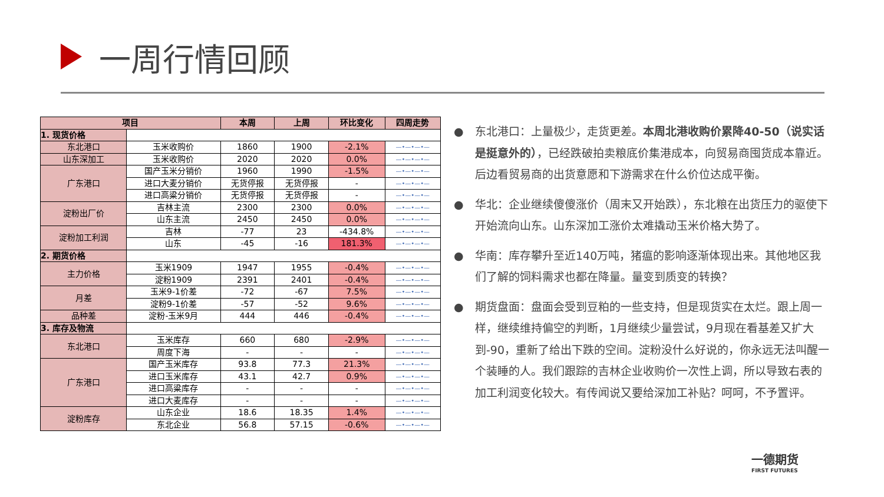一周行情回顾
| 项目 | | 本周 | 上周 | 环比变化 | 四周走势 |
| --- | --- | --- | --- | --- | --- |
| 1. 现货价格 | | | | | |
| 东北港口 | 玉米收购价 | 1860 | 1900 | -2.1% | —•—•—•— |
| 山东深加工 | 玉米收购价 | 2020 | 2020 | 0.0% | —•—•—•— |
| 广东港口 | 国产玉米分销价 | 1960 | 1990 | -1.5% | —•—•—•— |
| | 进口大麦分销价 | 无货停报 | 无货停报 | - | —•—•—•— |
| | 进口高粱分销价 | 无货停报 | 无货停报 | - | —•—•—•— |
| 淀粉出厂价 | 吉林主流 | 2300 | 2300 | 0.0% | —•—•—•— |
| | 山东主流 | 2450 | 2450 | 0.0% | —•—•—•— |
| 淀粉加工利润 | 吉林 | -77 | 23 | -434.8% | —•—•—•— |
| | 山东 | -45 | -16 | 181.3% | —•—•—•— |
| 2. 期货价格 | | | | | |
| 主力价格 | 玉米1909 | 1947 | 1955 | -0.4% | —•—•—•— |
| | 淀粉1909 | 2391 | 2401 | -0.4% | —•—•—•— |
| 月差 | 玉米9-1价差 | -72 | -67 | 7.5% | —•—•—•— |
| | 淀粉9-1价差 | -57 | -52 | 9.6% | —•—•—•— |
| 品种差 | 淀粉-玉米9月 | 444 | 446 | -0.4% | —•—•—•— |
| 3. 库存及物流 | | | | | |
| 东北港口 | 玉米库存 | 660 | 680 | -2.9% | —•—•—•— |
| | 周度下海 | - | - | - | —•—•—•— |
| 广东港口 | 国产玉米库存 | 93.8 | 77.3 | 21.3% | —•—•—•— |
| | 进口玉米库存 | 43.1 | 42.7 | 0.9% | —•—•—•— |
| | 进口高粱库存 | - | - | - | —•—•—•— |
| | 进口大麦库存 | - | - | - | —•—•—•— |
| 淀粉库存 | 山东企业 | 18.6 | 18.35 | 1.4% | —•—•—•— |
| | 东北企业 | 56.8 | 57.15 | -0.6% | —•—•—•— |
● 东北港口：上量极少，走货更差。本周北港收购价累降40-50（说实话是挺意外的），已经跌破拍卖粮底价集港成本，向贸易商囤货成本靠近。后边看贸易商的出货意愿和下游需求在什么价位达成平衡。
● 华北：企业继续傻傻涨价（周末又开始跌），东北粮在出货压力的驱使下开始流向山东。山东深加工涨价太难撬动玉米价格大势了。
● 华南：库存攀升至近140万吨，猪瘟的影响逐渐体现出来。其他地区我们了解的饲料需求也都在降量。量变到质变的转换？
● 期货盘面：盘面会受到豆粕的一些支持，但是现货实在太烂。跟上周一样，继续维持偏空的判断，1月继续少量尝试，9月现在看基差又扩大到-90，重新了给出下跌的空间。淀粉没什么好说的，你永远无法叫醒一个装睡的人。我们跟踪的吉林企业收购价一次性上调，所以导致右表的加工利润变化较大。有传闻说又要给深加工补贴？呵呵，不予置评。
一德期货
FIRST FUTURES